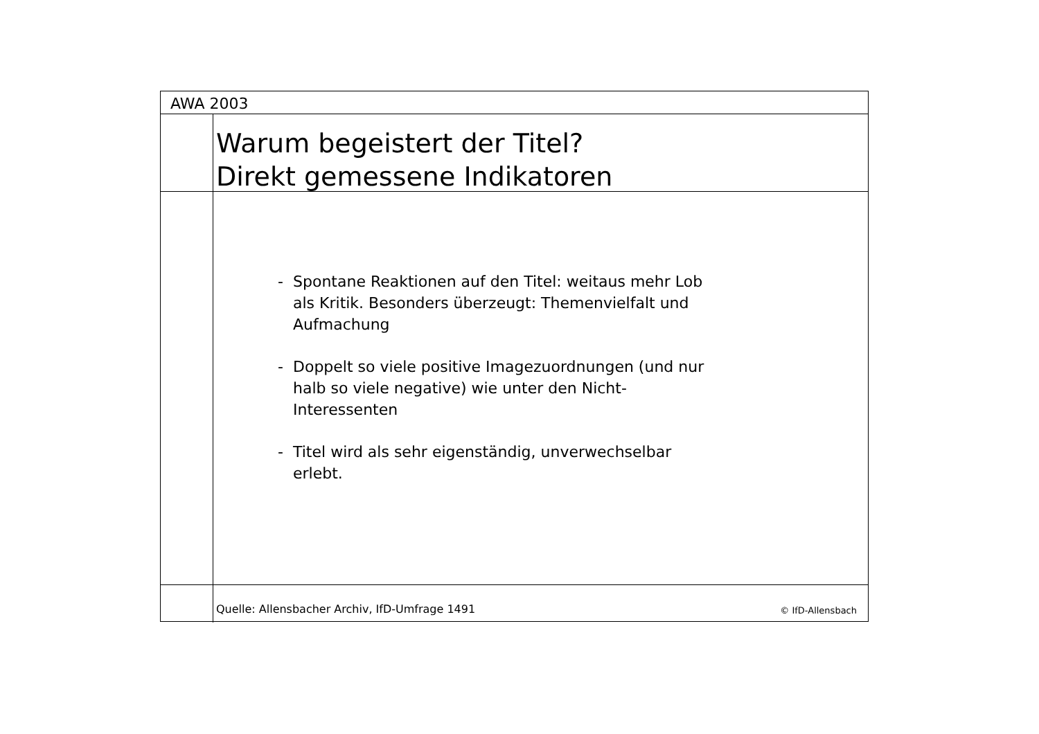AWA 2003
Warum begeistert der Titel?
Direkt gemessene Indikatoren
- Spontane Reaktionen auf den Titel: weitaus mehr Lob als Kritik. Besonders überzeugt: Themenvielfalt und Aufmachung
- Doppelt so viele positive Imagezuordnungen (und nur halb so viele negative) wie unter den Nicht-Interessenten
- Titel wird als sehr eigenständig, unverwechselbar erlebt.
Quelle: Allensbacher Archiv, IfD-Umfrage 1491 © IfD-Allensbach